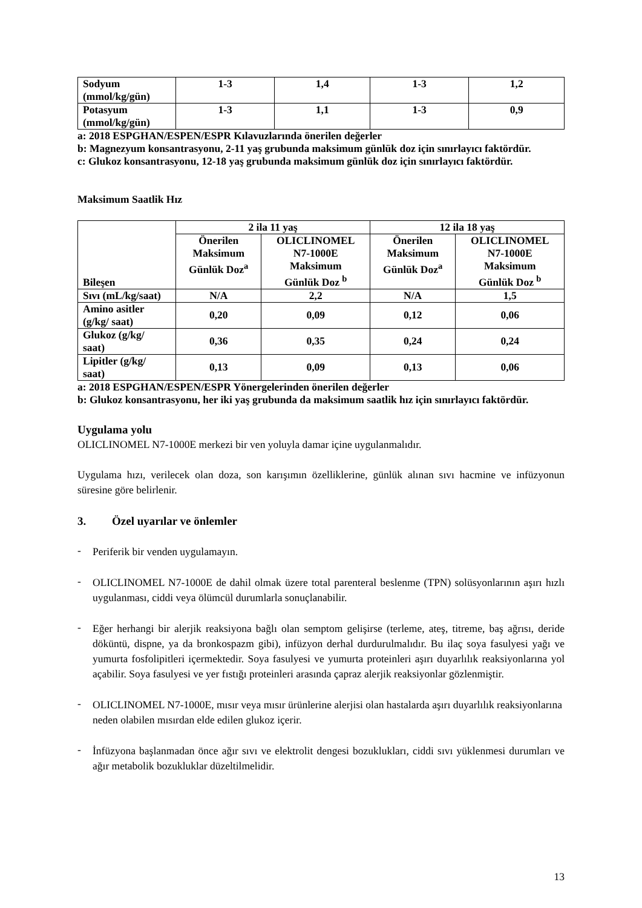| Sodyum (mmol/kg/gün) | 1-3 | 1,4 | 1-3 | 1,2 |
| Potasyum (mmol/kg/gün) | 1-3 | 1,1 | 1-3 | 0,9 |
a: 2018 ESPGHAN/ESPEN/ESPR Kılavuzlarında önerilen değerler
b: Magnezyum konsantrasyonu, 2-11 yaş grubunda maksimum günlük doz için sınırlayıcı faktördür.
c: Glukoz konsantrasyonu, 12-18 yaş grubunda maksimum günlük doz için sınırlayıcı faktördür.
Maksimum Saatlik Hız
| Bileşen | 2 ila 11 yaş | | 12 ila 18 yaş | |
| --- | --- | --- | --- | --- |
| | Önerilen Maksimum Günlük Doz<sup>a</sup> | OLICLINOMEL N7-1000E Maksimum Günlük Doz <sup>b</sup> | Önerilen Maksimum Günlük Doz<sup>a</sup> | OLICLINOMEL N7-1000E Maksimum Günlük Doz <sup>b</sup> |
| Sıvı (mL/kg/saat) | N/A | 2,2 | N/A | 1,5 |
| Amino asitler (g/kg/ saat) | 0,20 | 0,09 | 0,12 | 0,06 |
| Glukoz (g/kg/ saat) | 0,36 | 0,35 | 0,24 | 0,24 |
| Lipitler (g/kg/ saat) | 0,13 | 0,09 | 0,13 | 0,06 |
a: 2018 ESPGHAN/ESPEN/ESPR Yönergelerinden önerilen değerler
b: Glukoz konsantrasyonu, her iki yaş grubunda da maksimum saatlik hız için sınırlayıcı faktördür.
Uygulama yolu
OLICLINOMEL N7-1000E merkezi bir ven yoluyla damar içine uygulanmalıdır.
Uygulama hızı, verilecek olan doza, son karışımın özelliklerine, günlük alınan sıvı hacmine ve infüzyonun süresine göre belirlenir.
3. Özel uyarılar ve önlemler
-
Periferik bir venden uygulamayın.
-
OLICLINOMEL N7-1000E de dahil olmak üzere total parenteral beslenme (TPN) solüsyonlarının aşırı hızlı uygulanması, ciddi veya ölümcül durumlarla sonuçlanabilir.
-
Eğer herhangi bir alerjik reaksiyona bağlı olan semptom gelişirse (terleme, ateş, titreme, baş ağrısı, deride döküntü, dispne, ya da bronkospazm gibi), infüzyon derhal durdurulmalıdır. Bu ilaç soya fasulyesi yağı ve yumurta fosfolipitleri içermektedir. Soya fasulyesi ve yumurta proteinleri aşırı duyarlılık reaksiyonlarına yol açabilir. Soya fasulyesi ve yer fıstığı proteinleri arasında çapraz alerjik reaksiyonlar gözlenmiştir.
-
OLICLINOMEL N7-1000E, mısır veya mısır ürünlerine alerjisi olan hastalarda aşırı duyarlılık reaksiyonlarına neden olabilen mısırdan elde edilen glukoz içerir.
-
İnfüzyona başlanmadan önce ağır sıvı ve elektrolit dengesi bozuklukları, ciddi sıvı yüklenmesi durumları ve ağır metabolik bozukluklar düzeltilmelidir.
13